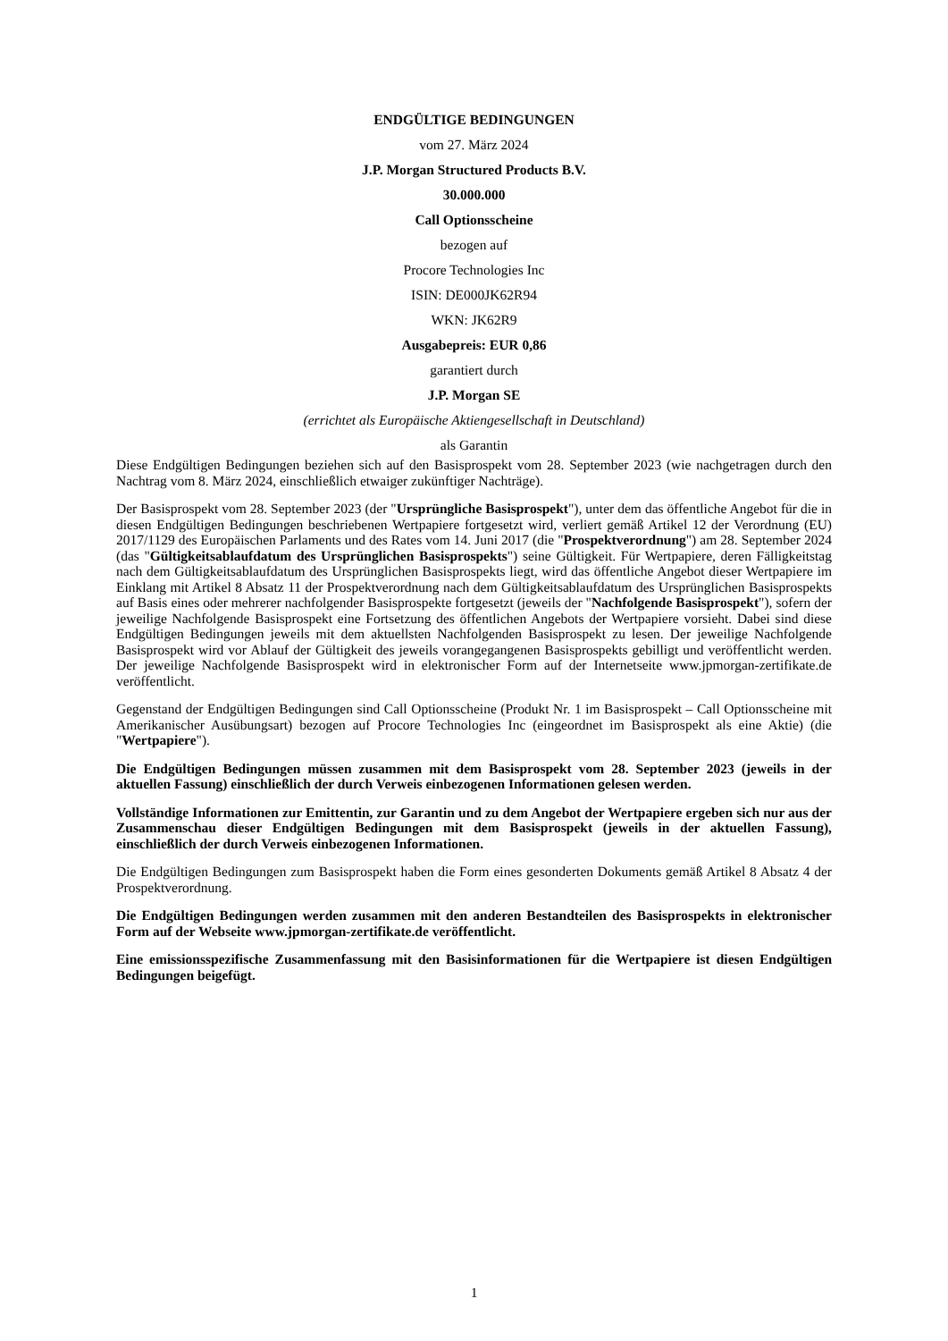ENDGÜLTIGE BEDINGUNGEN
vom 27. März 2024
J.P. Morgan Structured Products B.V.
30.000.000
Call Optionsscheine
bezogen auf
Procore Technologies Inc
ISIN: DE000JK62R94
WKN: JK62R9
Ausgabepreis: EUR 0,86
garantiert durch
J.P. Morgan SE
(errichtet als Europäische Aktiengesellschaft in Deutschland)
als Garantin
Diese Endgültigen Bedingungen beziehen sich auf den Basisprospekt vom 28. September 2023 (wie nachgetragen durch den Nachtrag vom 8. März 2024, einschließlich etwaiger zukünftiger Nachträge).
Der Basisprospekt vom 28. September 2023 (der "Ursprüngliche Basisprospekt"), unter dem das öffentliche Angebot für die in diesen Endgültigen Bedingungen beschriebenen Wertpapiere fortgesetzt wird, verliert gemäß Artikel 12 der Verordnung (EU) 2017/1129 des Europäischen Parlaments und des Rates vom 14. Juni 2017 (die "Prospektverordnung") am 28. September 2024 (das "Gültigkeitsablaufdatum des Ursprünglichen Basisprospekts") seine Gültigkeit. Für Wertpapiere, deren Fälligkeitstag nach dem Gültigkeitsablaufdatum des Ursprünglichen Basisprospekts liegt, wird das öffentliche Angebot dieser Wertpapiere im Einklang mit Artikel 8 Absatz 11 der Prospektverordnung nach dem Gültigkeitsablaufdatum des Ursprünglichen Basisprospekts auf Basis eines oder mehrerer nachfolgender Basisprospekte fortgesetzt (jeweils der "Nachfolgende Basisprospekt"), sofern der jeweilige Nachfolgende Basisprospekt eine Fortsetzung des öffentlichen Angebots der Wertpapiere vorsieht. Dabei sind diese Endgültigen Bedingungen jeweils mit dem aktuellsten Nachfolgenden Basisprospekt zu lesen. Der jeweilige Nachfolgende Basisprospekt wird vor Ablauf der Gültigkeit des jeweils vorangegangenen Basisprospekts gebilligt und veröffentlicht werden. Der jeweilige Nachfolgende Basisprospekt wird in elektronischer Form auf der Internetseite www.jpmorgan-zertifikate.de veröffentlicht.
Gegenstand der Endgültigen Bedingungen sind Call Optionsscheine (Produkt Nr. 1 im Basisprospekt – Call Optionsscheine mit Amerikanischer Ausübungsart) bezogen auf Procore Technologies Inc (eingeordnet im Basisprospekt als eine Aktie) (die "Wertpapiere").
Die Endgültigen Bedingungen müssen zusammen mit dem Basisprospekt vom 28. September 2023 (jeweils in der aktuellen Fassung) einschließlich der durch Verweis einbezogenen Informationen gelesen werden.
Vollständige Informationen zur Emittentin, zur Garantin und zu dem Angebot der Wertpapiere ergeben sich nur aus der Zusammenschau dieser Endgültigen Bedingungen mit dem Basisprospekt (jeweils in der aktuellen Fassung), einschließlich der durch Verweis einbezogenen Informationen.
Die Endgültigen Bedingungen zum Basisprospekt haben die Form eines gesonderten Dokuments gemäß Artikel 8 Absatz 4 der Prospektverordnung.
Die Endgültigen Bedingungen werden zusammen mit den anderen Bestandteilen des Basisprospekts in elektronischer Form auf der Webseite www.jpmorgan-zertifikate.de veröffentlicht.
Eine emissionsspezifische Zusammenfassung mit den Basisinformationen für die Wertpapiere ist diesen Endgültigen Bedingungen beigefügt.
1